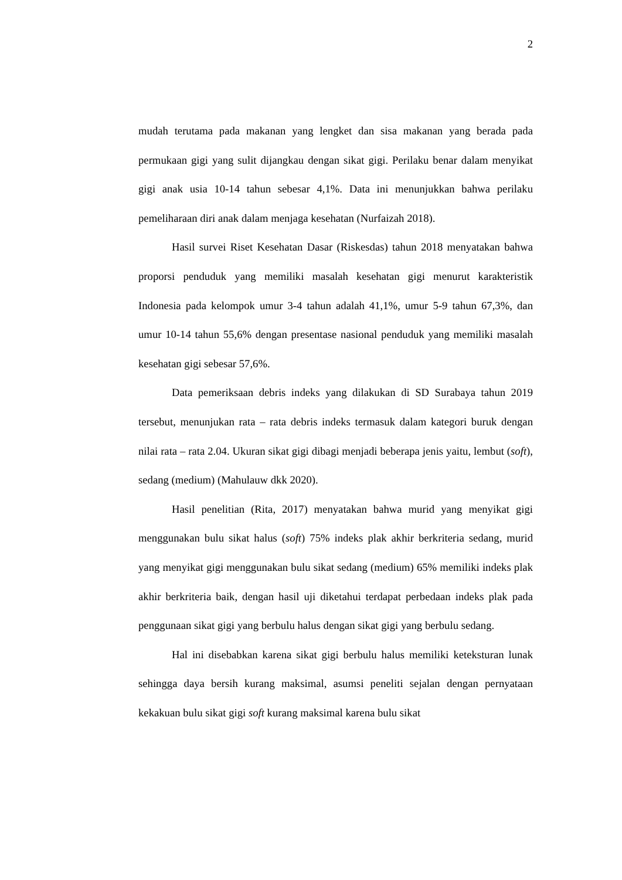2
mudah terutama pada makanan yang lengket dan sisa makanan yang berada pada permukaan gigi yang sulit dijangkau dengan sikat gigi. Perilaku benar dalam menyikat gigi anak usia 10-14 tahun sebesar 4,1%. Data ini menunjukkan bahwa perilaku pemeliharaan diri anak dalam menjaga kesehatan (Nurfaizah 2018).
Hasil survei Riset Kesehatan Dasar (Riskesdas) tahun 2018 menyatakan bahwa proporsi penduduk yang memiliki masalah kesehatan gigi menurut karakteristik Indonesia pada kelompok umur 3-4 tahun adalah 41,1%, umur 5-9 tahun 67,3%, dan umur 10-14 tahun 55,6% dengan presentase nasional penduduk yang memiliki masalah kesehatan gigi sebesar 57,6%.
Data pemeriksaan debris indeks yang dilakukan di SD Surabaya tahun 2019 tersebut, menunjukan rata – rata debris indeks termasuk dalam kategori buruk dengan nilai rata – rata 2.04. Ukuran sikat gigi dibagi menjadi beberapa jenis yaitu, lembut (soft), sedang (medium) (Mahulauw dkk 2020).
Hasil penelitian (Rita, 2017) menyatakan bahwa murid yang menyikat gigi menggunakan bulu sikat halus (soft) 75% indeks plak akhir berkriteria sedang, murid yang menyikat gigi menggunakan bulu sikat sedang (medium) 65% memiliki indeks plak akhir berkriteria baik, dengan hasil uji diketahui terdapat perbedaan indeks plak pada penggunaan sikat gigi yang berbulu halus dengan sikat gigi yang berbulu sedang.
Hal ini disebabkan karena sikat gigi berbulu halus memiliki keteksturan lunak sehingga daya bersih kurang maksimal, asumsi peneliti sejalan dengan pernyataan kekakuan bulu sikat gigi soft kurang maksimal karena bulu sikat